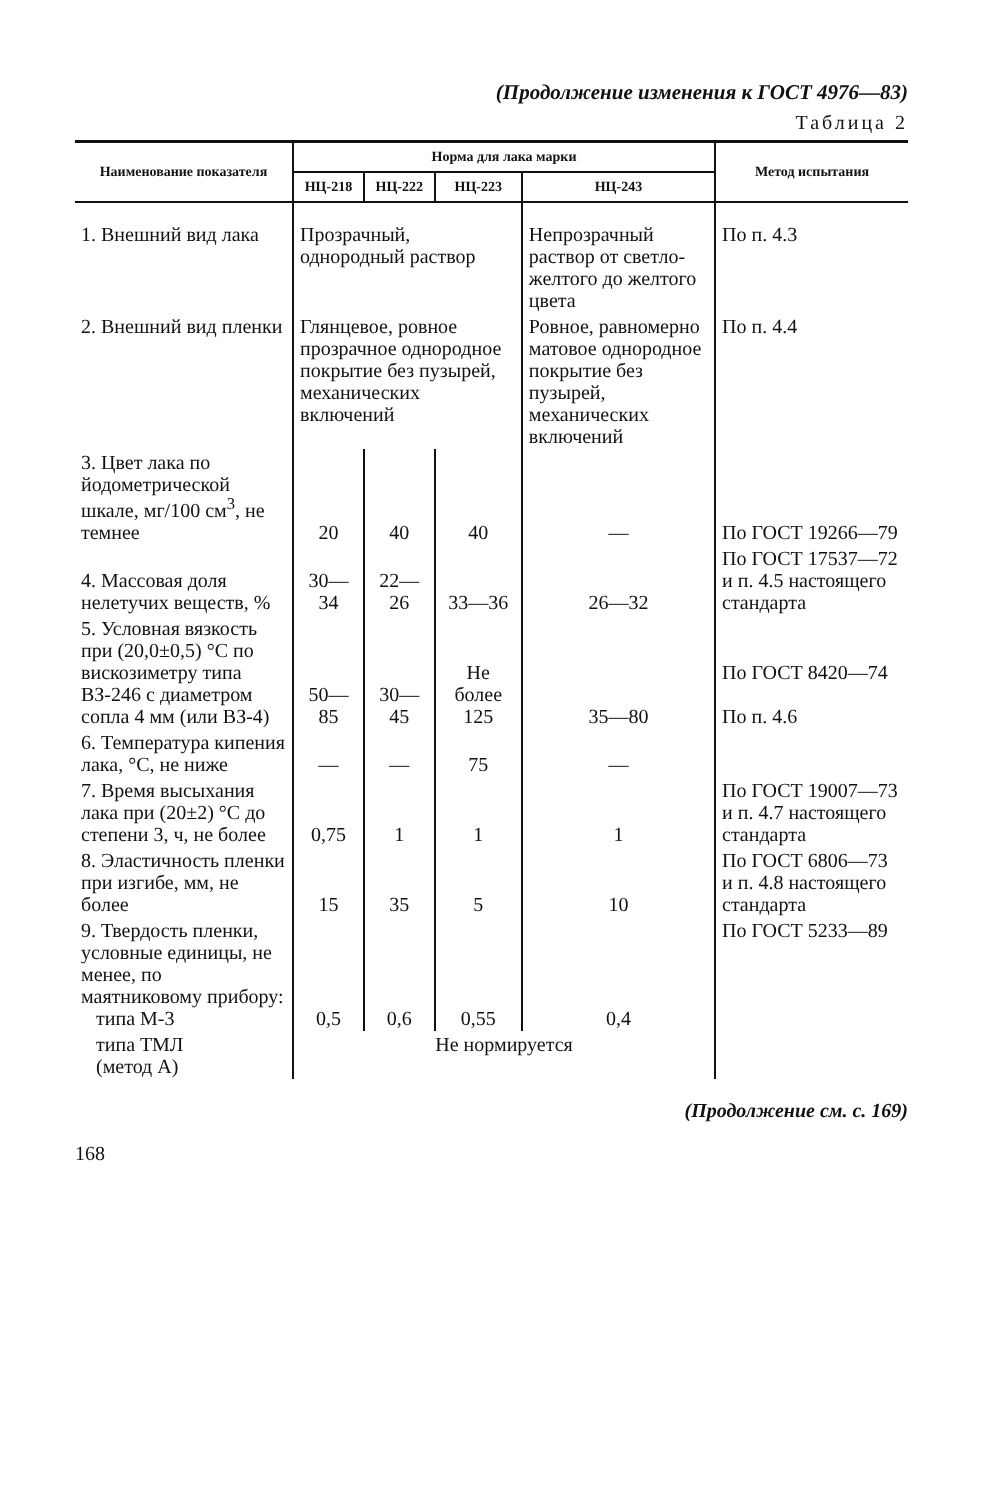(Продолжение изменения к ГОСТ 4976—83)
Таблица 2
| Наименование показателя | Норма для лака марки | | | | Метод испытания |
| --- | --- | --- | --- | --- | --- |
| | НЦ-218 | НЦ-222 | НЦ-223 | НЦ-243 | |
| 1. Внешний вид лака | Прозрачный, однородный раствор | | | Непрозрачный раствор от светло-желтого до желтого цвета | По п. 4.3 |
| 2. Внешний вид пленки | Глянцевое, ровное прозрачное однородное покрытие без пузырей, механических включений | | | Ровное, равномерно матовое однородное покрытие без пузырей, механических включений | По п. 4.4 |
| 3. Цвет лака по йодометрической шкале, мг/100 см<sup>3</sup>, не темнее | 20 | 40 | 40 | — | По ГОСТ 19266—79 |
| 4. Массовая доля нелетучих веществ, % | 30—34 | 22—26 | 33—36 | 26—32 | По ГОСТ 17537—72 и п. 4.5 настоящего стандарта |
| 5. Условная вязкость при (20,0±0,5) °С по вискозиметру типа ВЗ-246 с диаметром сопла 4 мм (или ВЗ-4) | 50—85 | 30—45 | Не более 125 | 35—80 | По ГОСТ 8420—74 По п. 4.6 |
| 6. Температура кипения лака, °С, не ниже | — | — | 75 | — | |
| 7. Время высыхания лака при (20±2) °С до степени 3, ч, не более | 0,75 | 1 | 1 | 1 | По ГОСТ 19007—73 и п. 4.7 настоящего стандарта |
| 8. Эластичность пленки при изгибе, мм, не более | 15 | 35 | 5 | 10 | По ГОСТ 6806—73 и п. 4.8 настоящего стандарта |
| 9. Твердость пленки, условные единицы, не менее, по маятниковому прибору: типа М-3 | 0,5 | 0,6 | 0,55 | 0,4 | По ГОСТ 5233—89 |
| типа ТМЛ (метод А) | Не нормируется | | | | |
(Продолжение см. с. 169)
168